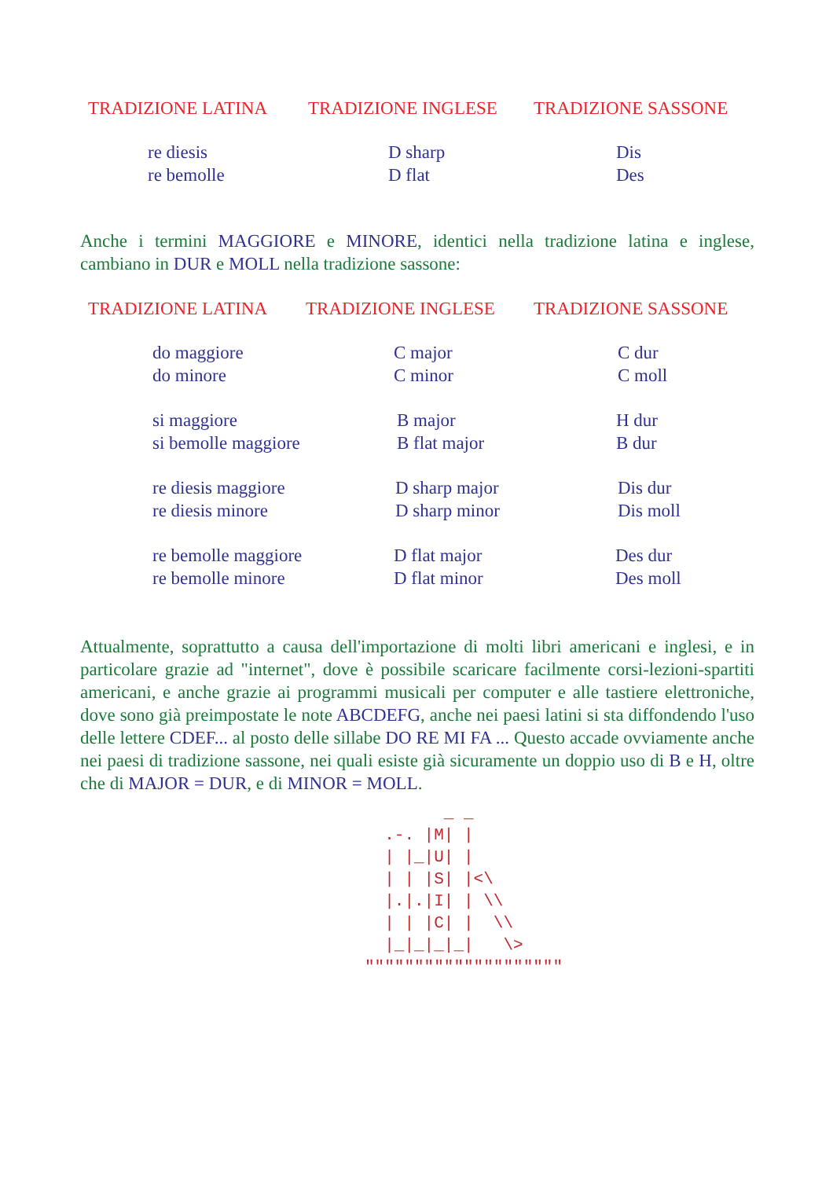| TRADIZIONE LATINA | TRADIZIONE INGLESE | TRADIZIONE SASSONE |
| --- | --- | --- |
| re diesis re bemolle | D sharp D flat | Dis Des |
Anche i termini MAGGIORE e MINORE, identici nella tradizione latina e inglese, cambiano in DUR e MOLL nella tradizione sassone:
| TRADIZIONE LATINA | TRADIZIONE INGLESE | TRADIZIONE SASSONE |
| --- | --- | --- |
| do maggiore do minore | C major C minor | C dur C moll |
| si maggiore si bemolle maggiore | B major B flat major | H dur B dur |
| re diesis maggiore re diesis minore | D sharp major D sharp minor | Dis dur Dis moll |
| re bemolle maggiore re bemolle minore | D flat major D flat minor | Des dur Des moll |
Attualmente, soprattutto a causa dell'importazione di molti libri americani e inglesi, e in particolare grazie ad "internet", dove è possibile scaricare facilmente corsi-lezioni-spartiti americani, e anche grazie ai programmi musicali per computer e alle tastiere elettroniche, dove sono già preimpostate le note ABCDEFG, anche nei paesi latini si sta diffondendo l'uso delle lettere CDEF... al posto delle sillabe DO RE MI FA ... Questo accade ovviamente anche nei paesi di tradizione sassone, nei quali esiste già sicuramente un doppio uso di B e H, oltre che di MAJOR = DUR, e di MINOR = MOLL.
        _ _
  .-. |M| |
  | |_|U| |
  | | |S| |<\
  |.|.|I| | \\
  | | |C| |  \\
  |_|_|_|_|   \>
""""""""""""""""""""